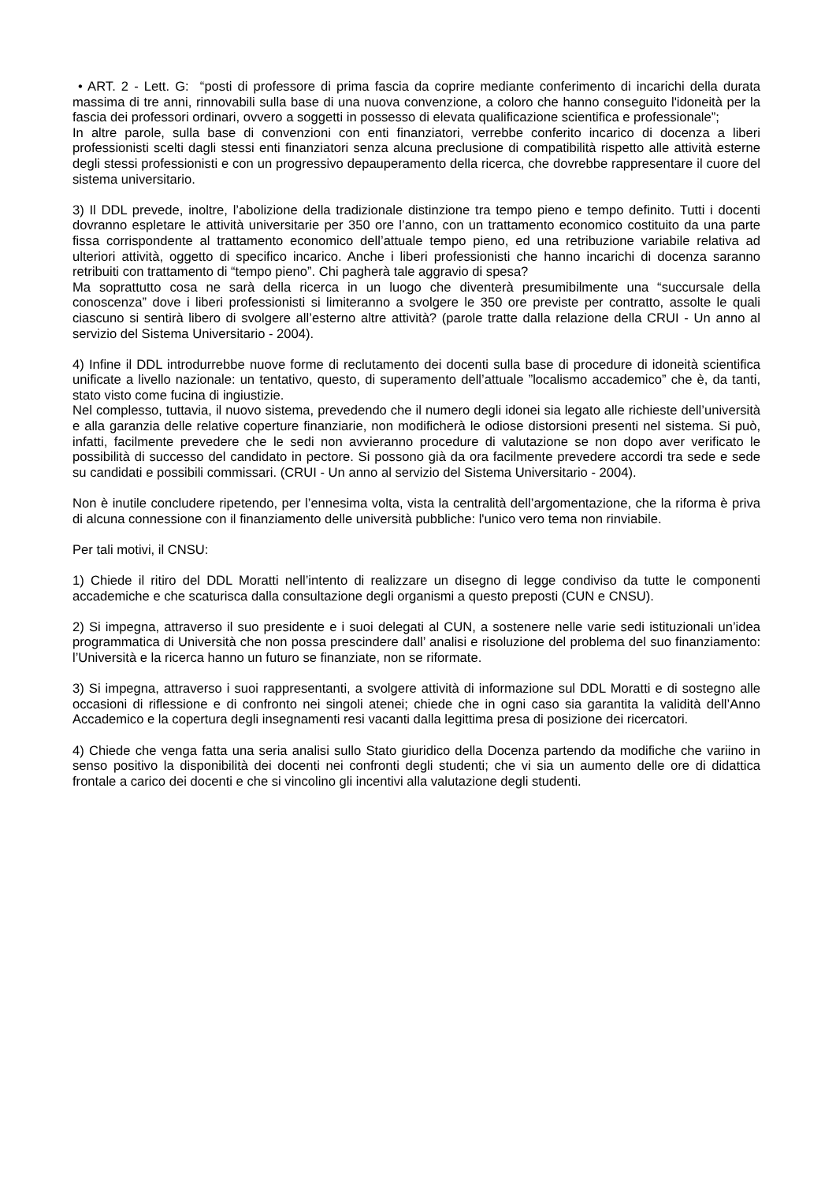• ART. 2 - Lett. G: “posti di professore di prima fascia da coprire mediante conferimento di incarichi della durata massima di tre anni, rinnovabili sulla base di una nuova convenzione, a coloro che hanno conseguito l'idoneità per la fascia dei professori ordinari, ovvero a soggetti in possesso di elevata qualificazione scientifica e professionale”;
In altre parole, sulla base di convenzioni con enti finanziatori, verrebbe conferito incarico di docenza a liberi professionisti scelti dagli stessi enti finanziatori senza alcuna preclusione di compatibilità rispetto alle attività esterne degli stessi professionisti e con un progressivo depauperamento della ricerca, che dovrebbe rappresentare il cuore del sistema universitario.
3) Il DDL prevede, inoltre, l’abolizione della tradizionale distinzione tra tempo pieno e tempo definito. Tutti i docenti dovranno espletare le attività universitarie per 350 ore l’anno, con un trattamento economico costituito da una parte fissa corrispondente al trattamento economico dell’attuale tempo pieno, ed una retribuzione variabile relativa ad ulteriori attività, oggetto di specifico incarico. Anche i liberi professionisti che hanno incarichi di docenza saranno retribuiti con trattamento di “tempo pieno”. Chi pagherà tale aggravio di spesa?
Ma soprattutto cosa ne sarà della ricerca in un luogo che diventerà presumibilmente una “succursale della conoscenza” dove i liberi professionisti si limiteranno a svolgere le 350 ore previste per contratto, assolte le quali ciascuno si sentirà libero di svolgere all’esterno altre attività? (parole tratte dalla relazione della CRUI - Un anno al servizio del Sistema Universitario - 2004).
4) Infine il DDL introdurrebbe nuove forme di reclutamento dei docenti sulla base di procedure di idoneità scientifica unificate a livello nazionale: un tentativo, questo, di superamento dell’attuale ”localismo accademico” che è, da tanti, stato visto come fucina di ingiustizie.
Nel complesso, tuttavia, il nuovo sistema, prevedendo che il numero degli idonei sia legato alle richieste dell’università e alla garanzia delle relative coperture finanziarie, non modificherà le odiose distorsioni presenti nel sistema. Si può, infatti, facilmente prevedere che le sedi non avvieranno procedure di valutazione se non dopo aver verificato le possibilità di successo del candidato in pectore. Si possono già da ora facilmente prevedere accordi tra sede e sede su candidati e possibili commissari. (CRUI - Un anno al servizio del Sistema Universitario - 2004).
Non è inutile concludere ripetendo, per l’ennesima volta, vista la centralità dell’argomentazione, che la riforma è priva di alcuna connessione con il finanziamento delle università pubbliche: l'unico vero tema non rinviabile.
Per tali motivi, il CNSU:
1) Chiede il ritiro del DDL Moratti nell’intento di realizzare un disegno di legge condiviso da tutte le componenti accademiche e che scaturisca dalla consultazione degli organismi a questo preposti (CUN e CNSU).
2) Si impegna, attraverso il suo presidente e i suoi delegati al CUN, a sostenere nelle varie sedi istituzionali un’idea programmatica di Università che non possa prescindere dall’ analisi e risoluzione del problema del suo finanziamento: l’Università e la ricerca hanno un futuro se finanziate, non se riformate.
3) Si impegna, attraverso i suoi rappresentanti, a svolgere attività di informazione sul DDL Moratti e di sostegno alle occasioni di riflessione e di confronto nei singoli atenei; chiede che in ogni caso sia garantita la validità dell’Anno Accademico e la copertura degli insegnamenti resi vacanti dalla legittima presa di posizione dei ricercatori.
4) Chiede che venga fatta una seria analisi sullo Stato giuridico della Docenza partendo da modifiche che variino in senso positivo la disponibilità dei docenti nei confronti degli studenti; che vi sia un aumento delle ore di didattica frontale a carico dei docenti e che si vincolino gli incentivi alla valutazione degli studenti.